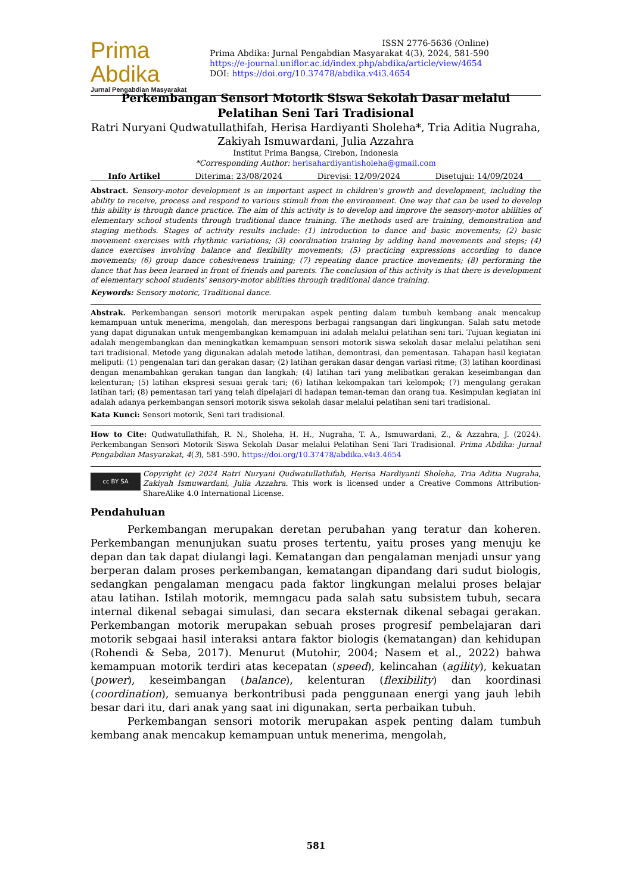Prima Abdika
Jurnal Pengabdian Masyarakat
ISSN 2776-5636 (Online)
Prima Abdika: Jurnal Pengabdian Masyarakat 4(3), 2024, 581-590
https://e-journal.uniflor.ac.id/index.php/abdika/article/view/4654
DOI: https://doi.org/10.37478/abdika.v4i3.4654
Perkembangan Sensori Motorik Siswa Sekolah Dasar melalui Pelatihan Seni Tari Tradisional
Ratri Nuryani Qudwatullathifah, Herisa Hardiyanti Sholeha*, Tria Aditia Nugraha, Zakiyah Ismuwardani, Julia Azzahra
Institut Prima Bangsa, Cirebon, Indonesia
*Corresponding Author: herisahardiyantisholeha@gmail.com
Info Artikel Diterima: 23/08/2024 Direvisi: 12/09/2024 Disetujui: 14/09/2024
Abstract. Sensory-motor development is an important aspect in children's growth and development, including the ability to receive, process and respond to various stimuli from the environment. One way that can be used to develop this ability is through dance practice. The aim of this activity is to develop and improve the sensory-motor abilities of elementary school students through traditional dance training. The methods used are training, demonstration and staging methods. Stages of activity results include: (1) introduction to dance and basic movements; (2) basic movement exercises with rhythmic variations; (3) coordination training by adding hand movements and steps; (4) dance exercises involving balance and flexibility movements; (5) practicing expressions according to dance movements; (6) group dance cohesiveness training; (7) repeating dance practice movements; (8) performing the dance that has been learned in front of friends and parents. The conclusion of this activity is that there is development of elementary school students' sensory-motor abilities through traditional dance training.
Keywords: Sensory motoric, Traditional dance.
Abstrak. Perkembangan sensori motorik merupakan aspek penting dalam tumbuh kembang anak mencakup kemampuan untuk menerima, mengolah, dan merespons berbagai rangsangan dari lingkungan. Salah satu metode yang dapat digunakan untuk mengembangkan kemampuan ini adalah melalui pelatihan seni tari. Tujuan kegiatan ini adalah mengembangkan dan meningkatkan kemampuan sensori motorik siswa sekolah dasar melalui pelatihan seni tari tradisional. Metode yang digunakan adalah metode latihan, demontrasi, dan pementasan. Tahapan hasil kegiatan meliputi: (1) pengenalan tari dan gerakan dasar; (2) latihan gerakan dasar dengan variasi ritme; (3) latihan koordinasi dengan menambahkan gerakan tangan dan langkah; (4) latihan tari yang melibatkan gerakan keseimbangan dan kelenturan; (5) latihan ekspresi sesuai gerak tari; (6) latihan kekompakan tari kelompok; (7) mengulang gerakan latihan tari; (8) pementasan tari yang telah dipelajari di hadapan teman-teman dan orang tua. Kesimpulan kegiatan ini adalah adanya perkembangan sensori motorik siswa sekolah dasar melalui pelatihan seni tari tradisional.
Kata Kunci: Sensori motorik, Seni tari tradisional.
How to Cite: Qudwatullathifah, R. N., Sholeha, H. H., Nugraha, T. A., Ismuwardani, Z., & Azzahra, J. (2024). Perkembangan Sensori Motorik Siswa Sekolah Dasar melalui Pelatihan Seni Tari Tradisional. Prima Abdika: Jurnal Pengabdian Masyarakat, 4(3), 581-590. https://doi.org/10.37478/abdika.v4i3.4654
cc BY SA
Copyright (c) 2024 Ratri Nuryani Qudwatullathifah, Herisa Hardiyanti Sholeha, Tria Aditia Nugraha, Zakiyah Ismuwardani, Julia Azzahra. This work is licensed under a Creative Commons Attribution-ShareAlike 4.0 International License.
Pendahuluan
Perkembangan merupakan deretan perubahan yang teratur dan koheren. Perkembangan menunjukan suatu proses tertentu, yaitu proses yang menuju ke depan dan tak dapat diulangi lagi. Kematangan dan pengalaman menjadi unsur yang berperan dalam proses perkembangan, kematangan dipandang dari sudut biologis, sedangkan pengalaman mengacu pada faktor lingkungan melalui proses belajar atau latihan. Istilah motorik, memngacu pada salah satu subsistem tubuh, secara internal dikenal sebagai simulasi, dan secara eksternak dikenal sebagai gerakan. Perkembangan motorik merupakan sebuah proses progresif pembelajaran dari motorik sebgaai hasil interaksi antara faktor biologis (kematangan) dan kehidupan (Rohendi & Seba, 2017). Menurut (Mutohir, 2004; Nasem et al., 2022) bahwa kemampuan motorik terdiri atas kecepatan (speed), kelincahan (agility), kekuatan (power), keseimbangan (balance), kelenturan (flexibility) dan koordinasi (coordination), semuanya berkontribusi pada penggunaan energi yang jauh lebih besar dari itu, dari anak yang saat ini digunakan, serta perbaikan tubuh.
Perkembangan sensori motorik merupakan aspek penting dalam tumbuh kembang anak mencakup kemampuan untuk menerima, mengolah,
581